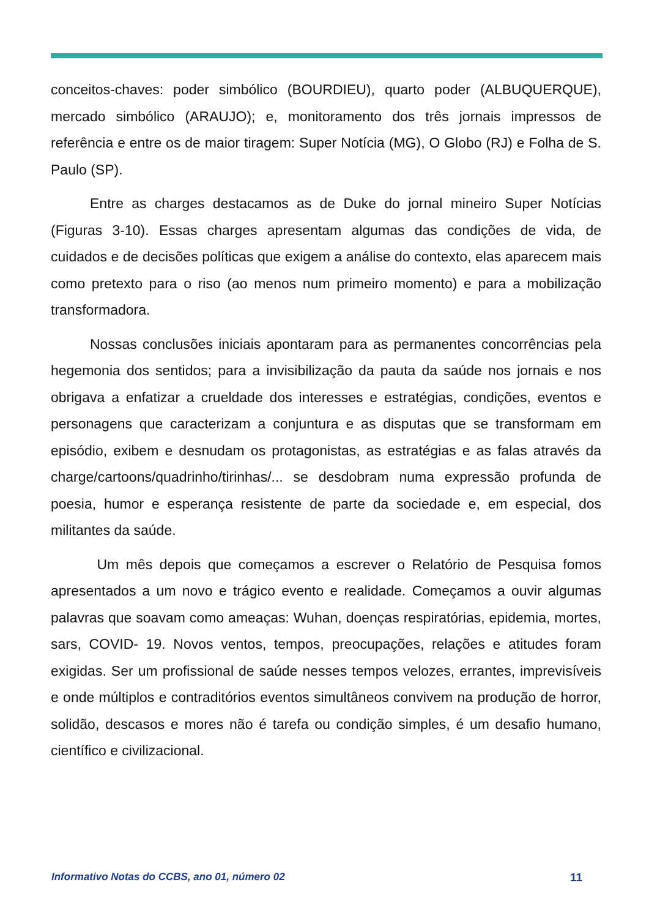conceitos-chaves: poder simbólico (BOURDIEU), quarto poder (ALBUQUERQUE), mercado simbólico (ARAUJO); e, monitoramento dos três jornais impressos de referência e entre os de maior tiragem: Super Notícia (MG), O Globo (RJ) e Folha de S. Paulo (SP).
Entre as charges destacamos as de Duke do jornal mineiro Super Notícias (Figuras 3-10). Essas charges apresentam algumas das condições de vida, de cuidados e de decisões políticas que exigem a análise do contexto, elas aparecem mais como pretexto para o riso (ao menos num primeiro momento) e para a mobilização transformadora.
Nossas conclusões iniciais apontaram para as permanentes concorrências pela hegemonia dos sentidos; para a invisibilização da pauta da saúde nos jornais e nos obrigava a enfatizar a crueldade dos interesses e estratégias, condições, eventos e personagens que caracterizam a conjuntura e as disputas que se transformam em episódio, exibem e desnudam os protagonistas, as estratégias e as falas através da charge/cartoons/quadrinho/tirinhas/... se desdobram numa expressão profunda de poesia, humor e esperança resistente de parte da sociedade e, em especial, dos militantes da saúde.
Um mês depois que começamos a escrever o Relatório de Pesquisa fomos apresentados a um novo e trágico evento e realidade. Começamos a ouvir algumas palavras que soavam como ameaças: Wuhan, doenças respiratórias, epidemia, mortes, sars, COVID- 19. Novos ventos, tempos, preocupações, relações e atitudes foram exigidas. Ser um profissional de saúde nesses tempos velozes, errantes, imprevisíveis e onde múltiplos e contraditórios eventos simultâneos convivem na produção de horror, solidão, descasos e mores não é tarefa ou condição simples, é um desafio humano, científico e civilizacional.
Informativo Notas do CCBS, ano 01, número 02 11